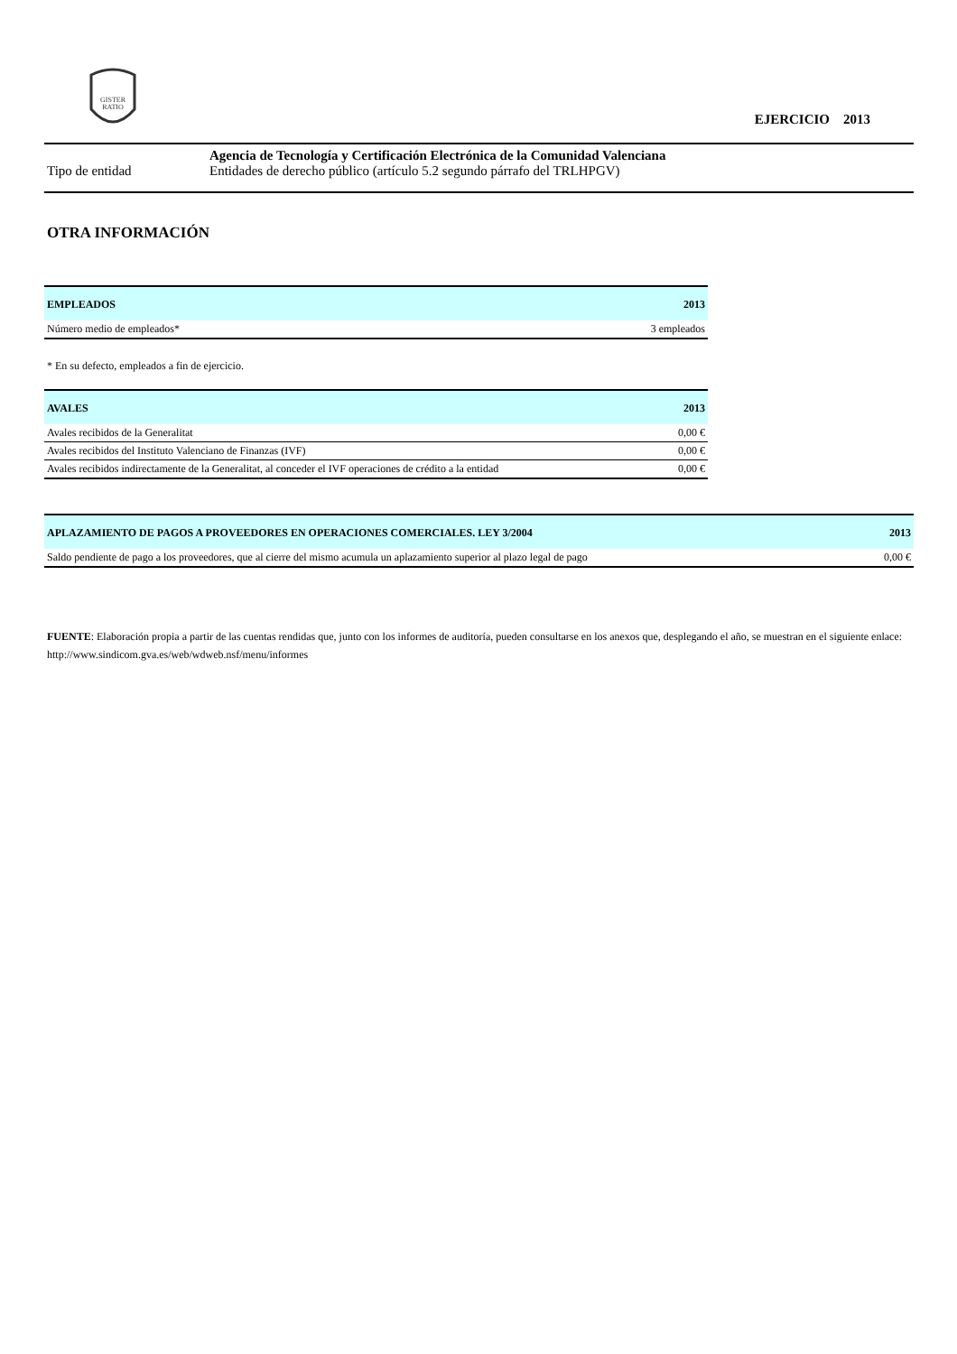GISTER
RATIO
EJERCICIO 2013
Agencia de Tecnología y Certificación Electrónica de la Comunidad Valenciana
Tipo de entidad Entidades de derecho público (artículo 5.2 segundo párrafo del TRLHPGV)
OTRA INFORMACIÓN
| EMPLEADOS | 2013 |
| --- | --- |
| Número medio de empleados* | 3 empleados |
* En su defecto, empleados a fin de ejercicio.
| AVALES | 2013 |
| --- | --- |
| Avales recibidos de la Generalitat | 0,00 € |
| Avales recibidos del Instituto Valenciano de Finanzas (IVF) | 0,00 € |
| Avales recibidos indirectamente de la Generalitat, al conceder el IVF operaciones de crédito a la entidad | 0,00 € |
| APLAZAMIENTO DE PAGOS A PROVEEDORES EN OPERACIONES COMERCIALES. LEY 3/2004 | 2013 |
| --- | --- |
| Saldo pendiente de pago a los proveedores, que al cierre del mismo acumula un aplazamiento superior al plazo legal de pago | 0,00 € |
FUENTE: Elaboración propia a partir de las cuentas rendidas que, junto con los informes de auditoría, pueden consultarse en los anexos que, desplegando el año, se muestran en el siguiente enlace: http://www.sindicom.gva.es/web/wdweb.nsf/menu/informes